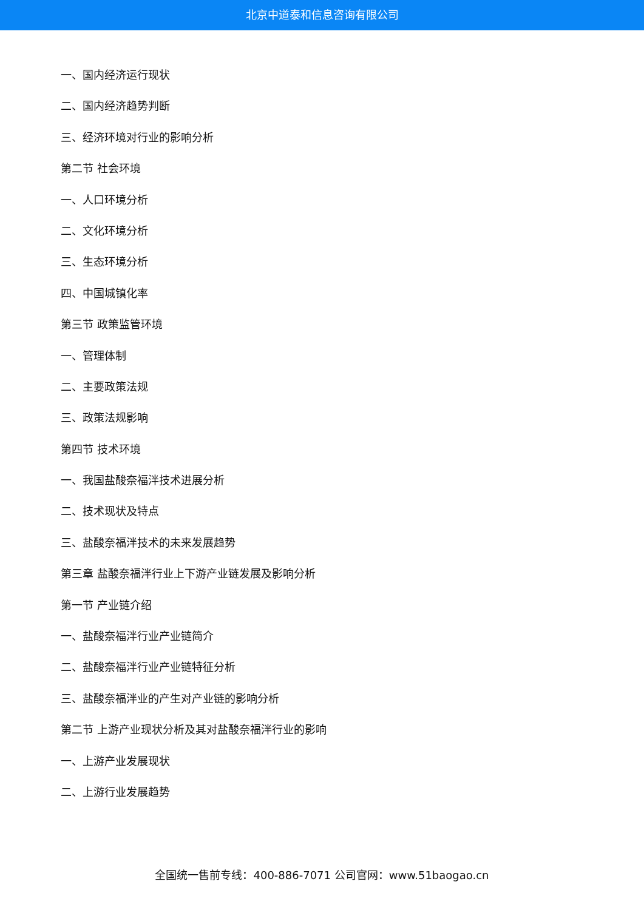北京中道泰和信息咨询有限公司
一、国内经济运行现状
二、国内经济趋势判断
三、经济环境对行业的影响分析
第二节 社会环境
一、人口环境分析
二、文化环境分析
三、生态环境分析
四、中国城镇化率
第三节 政策监管环境
一、管理体制
二、主要政策法规
三、政策法规影响
第四节 技术环境
一、我国盐酸奈福泮技术进展分析
二、技术现状及特点
三、盐酸奈福泮技术的未来发展趋势
第三章 盐酸奈福泮行业上下游产业链发展及影响分析
第一节 产业链介绍
一、盐酸奈福泮行业产业链简介
二、盐酸奈福泮行业产业链特征分析
三、盐酸奈福泮业的产生对产业链的影响分析
第二节 上游产业现状分析及其对盐酸奈福泮行业的影响
一、上游产业发展现状
二、上游行业发展趋势
全国统一售前专线：400-886-7071 公司官网：www.51baogao.cn